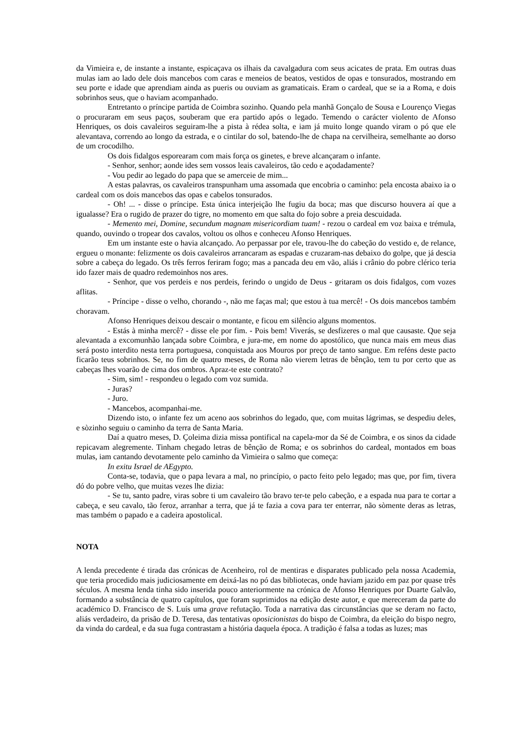da Vimieira e, de instante a instante, espicaçava os ilhais da cavalgadura com seus acicates de prata. Em outras duas mulas iam ao lado dele dois mancebos com caras e meneios de beatos, vestidos de opas e tonsurados, mostrando em seu porte e idade que aprendiam ainda as pueris ou ouviam as gramaticais. Eram o cardeal, que se ia a Roma, e dois sobrinhos seus, que o haviam acompanhado.
Entretanto o príncipe partida de Coimbra sozinho. Quando pela manhã Gonçalo de Sousa e Lourenço Viegas o procuraram em seus paços, souberam que era partido após o legado. Temendo o carácter violento de Afonso Henriques, os dois cavaleiros seguiram-lhe a pista à rédea solta, e iam já muito longe quando viram o pó que ele alevantava, correndo ao longo da estrada, e o cintilar do sol, batendo-lhe de chapa na cervilheira, semelhante ao dorso de um crocodilho.
Os dois fidalgos esporearam com mais força os ginetes, e breve alcançaram o infante.
- Senhor, senhor; aonde ides sem vossos leais cavaleiros, tão cedo e açodadamente?
- Vou pedir ao legado do papa que se amerceie de mim...
A estas palavras, os cavaleiros transpunham uma assomada que encobria o caminho: pela encosta abaixo ia o cardeal com os dois mancebos das opas e cabelos tonsurados.
- Oh! ... - disse o príncipe. Esta única interjeição lhe fugiu da boca; mas que discurso houvera aí que a igualasse? Era o rugido de prazer do tigre, no momento em que salta do fojo sobre a preia descuidada.
- Memento mei, Domine, secundum magnam misericordiam tuam! - rezou o cardeal em voz baixa e trémula, quando, ouvindo o tropear dos cavalos, voltou os olhos e conheceu Afonso Henriques.
Em um instante este o havia alcançado. Ao perpassar por ele, travou-lhe do cabeção do vestido e, de relance, ergueu o monante: felizmente os dois cavaleiros arrancaram as espadas e cruzaram-nas debaixo do golpe, que já descia sobre a cabeça do legado. Os três ferros feriram fogo; mas a pancada deu em vão, aliás i crânio do pobre clérico teria ido fazer mais de quadro redemoinhos nos ares.
- Senhor, que vos perdeis e nos perdeis, ferindo o ungido de Deus - gritaram os dois fidalgos, com vozes aflitas.
- Príncipe - disse o velho, chorando -, não me faças mal; que estou à tua mercê! - Os dois mancebos também choravam.
Afonso Henriques deixou descair o montante, e ficou em silêncio alguns momentos.
- Estás à minha mercê? - disse ele por fim. - Pois bem! Viverás, se desfizeres o mal que causaste. Que seja alevantada a excomunhão lançada sobre Coimbra, e jura-me, em nome do apostólico, que nunca mais em meus dias será posto interdito nesta terra portuguesa, conquistada aos Mouros por preço de tanto sangue. Em reféns deste pacto ficarão teus sobrinhos. Se, no fim de quatro meses, de Roma não vierem letras de bênção, tem tu por certo que as cabeças lhes voarão de cima dos ombros. Apraz-te este contrato?
- Sim, sim! - respondeu o legado com voz sumida.
- Juras?
- Juro.
- Mancebos, acompanhai-me.
Dizendo isto, o infante fez um aceno aos sobrinhos do legado, que, com muitas lágrimas, se despediu deles, e sòzinho seguiu o caminho da terra de Santa Maria.
Daí a quatro meses, D. Çoleima dizia missa pontifical na capela-mor da Sé de Coimbra, e os sinos da cidade repicavam alegremente. Tinham chegado letras de bênção de Roma; e os sobrinhos do cardeal, montados em boas mulas, iam cantando devotamente pelo caminho da Vimieira o salmo que começa:
In exitu Israel de AEgypto.
Conta-se, todavia, que o papa levara a mal, no princípio, o pacto feito pelo legado; mas que, por fim, tivera dó do pobre velho, que muitas vezes lhe dizia:
- Se tu, santo padre, viras sobre ti um cavaleiro tão bravo ter-te pelo cabeção, e a espada nua para te cortar a cabeça, e seu cavalo, tão feroz, arranhar a terra, que já te fazia a cova para ter enterrar, não sòmente deras as letras, mas também o papado e a cadeira apostolical.
NOTA
A lenda precedente é tirada das crónicas de Acenheiro, rol de mentiras e disparates publicado pela nossa Academia, que teria procedido mais judiciosamente em deixá-las no pó das bibliotecas, onde haviam jazido em paz por quase três séculos. A mesma lenda tinha sido inserida pouco anteriormente na crónica de Afonso Henriques por Duarte Galvão, formando a substância de quatro capítulos, que foram suprimidos na edição deste autor, e que mereceram da parte do académico D. Francisco de S. Luís uma grave refutação. Toda a narrativa das circunstâncias que se deram no facto, aliás verdadeiro, da prisão de D. Teresa, das tentativas oposicionistas do bispo de Coimbra, da eleição do bispo negro, da vinda do cardeal, e da sua fuga contrastam a história daquela época. A tradição é falsa a todas as luzes; mas